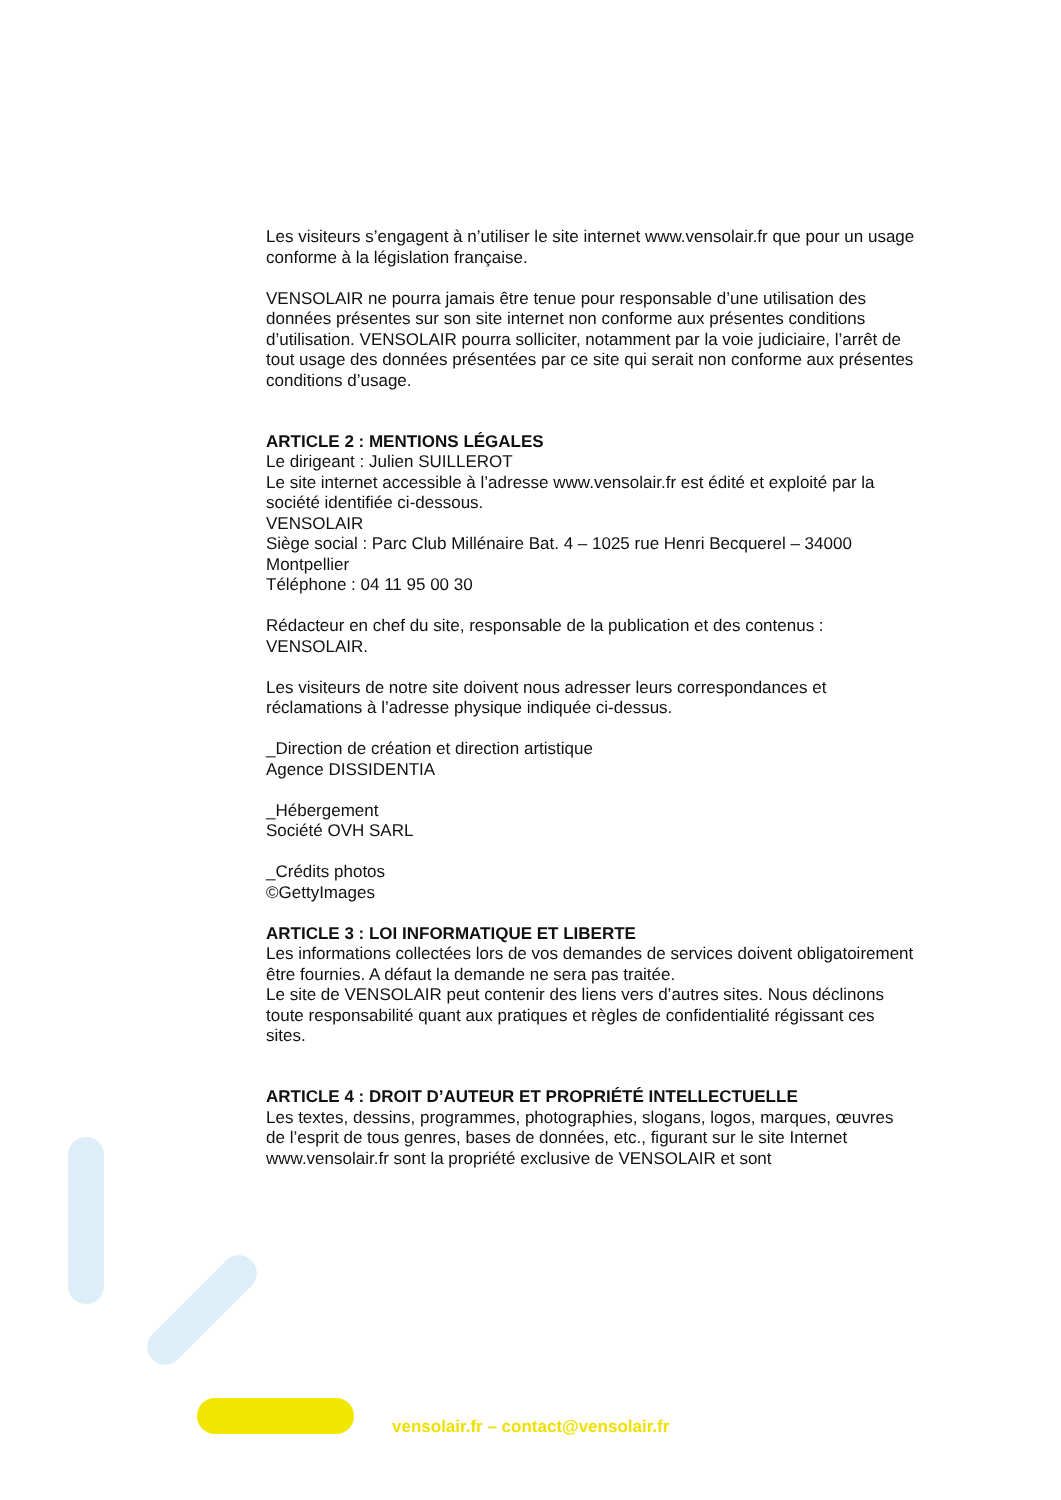Les visiteurs s’engagent à n’utiliser le site internet www.vensolair.fr que pour un usage conforme à la législation française.
VENSOLAIR ne pourra jamais être tenue pour responsable d’une utilisation des données présentes sur son site internet non conforme aux présentes conditions d’utilisation. VENSOLAIR pourra solliciter, notamment par la voie judiciaire, l’arrêt de tout usage des données présentées par ce site qui serait non conforme aux présentes conditions d’usage.
ARTICLE 2 : MENTIONS LÉGALES
Le dirigeant : Julien SUILLEROT
Le site internet accessible à l’adresse www.vensolair.fr est édité et exploité par la société identifiée ci-dessous.
VENSOLAIR
Siège social : Parc Club Millénaire Bat. 4 – 1025 rue Henri Becquerel – 34000 Montpellier
Téléphone : 04 11 95 00 30
Rédacteur en chef du site, responsable de la publication et des contenus : VENSOLAIR.
Les visiteurs de notre site doivent nous adresser leurs correspondances et réclamations à l’adresse physique indiquée ci-dessus.
_Direction de création et direction artistique
Agence DISSIDENTIA
_Hébergement
Société OVH SARL
_Crédits photos
©GettyImages
ARTICLE 3 : LOI INFORMATIQUE ET LIBERTE
Les informations collectées lors de vos demandes de services doivent obligatoirement être fournies. A défaut la demande ne sera pas traitée.
Le site de VENSOLAIR peut contenir des liens vers d’autres sites. Nous déclinons toute responsabilité quant aux pratiques et règles de confidentialité régissant ces sites.
ARTICLE 4 : DROIT D’AUTEUR ET PROPRIÉTÉ INTELLECTUELLE
Les textes, dessins, programmes, photographies, slogans, logos, marques, œuvres de l’esprit de tous genres, bases de données, etc., figurant sur le site Internet www.vensolair.fr sont la propriété exclusive de VENSOLAIR et sont
vensolair.fr – contact@vensolair.fr